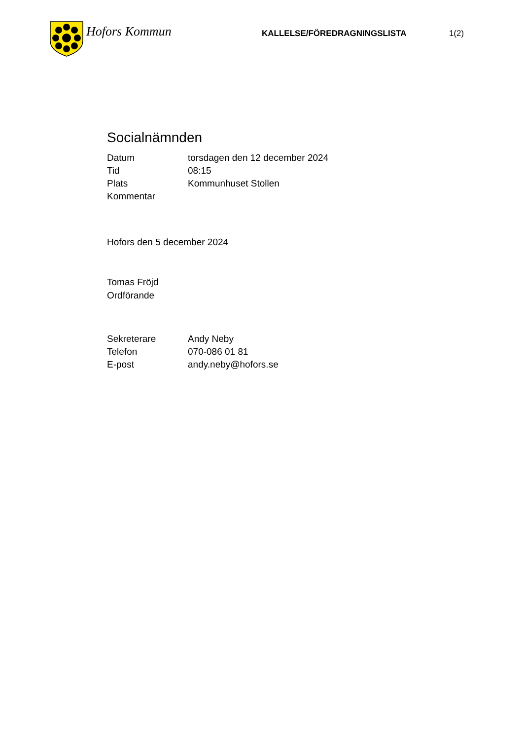Hofors Kommun
KALLELSE/FÖREDRAGNINGSLISTA 1(2)
Socialnämnden
| Datum | torsdagen den 12 december 2024 |
| Tid | 08:15 |
| Plats | Kommunhuset Stollen |
| Kommentar | |
Hofors den 5 december 2024
Tomas Fröjd
Ordförande
| Sekreterare | Andy Neby |
| Telefon | 070-086 01 81 |
| E-post | andy.neby@hofors.se |